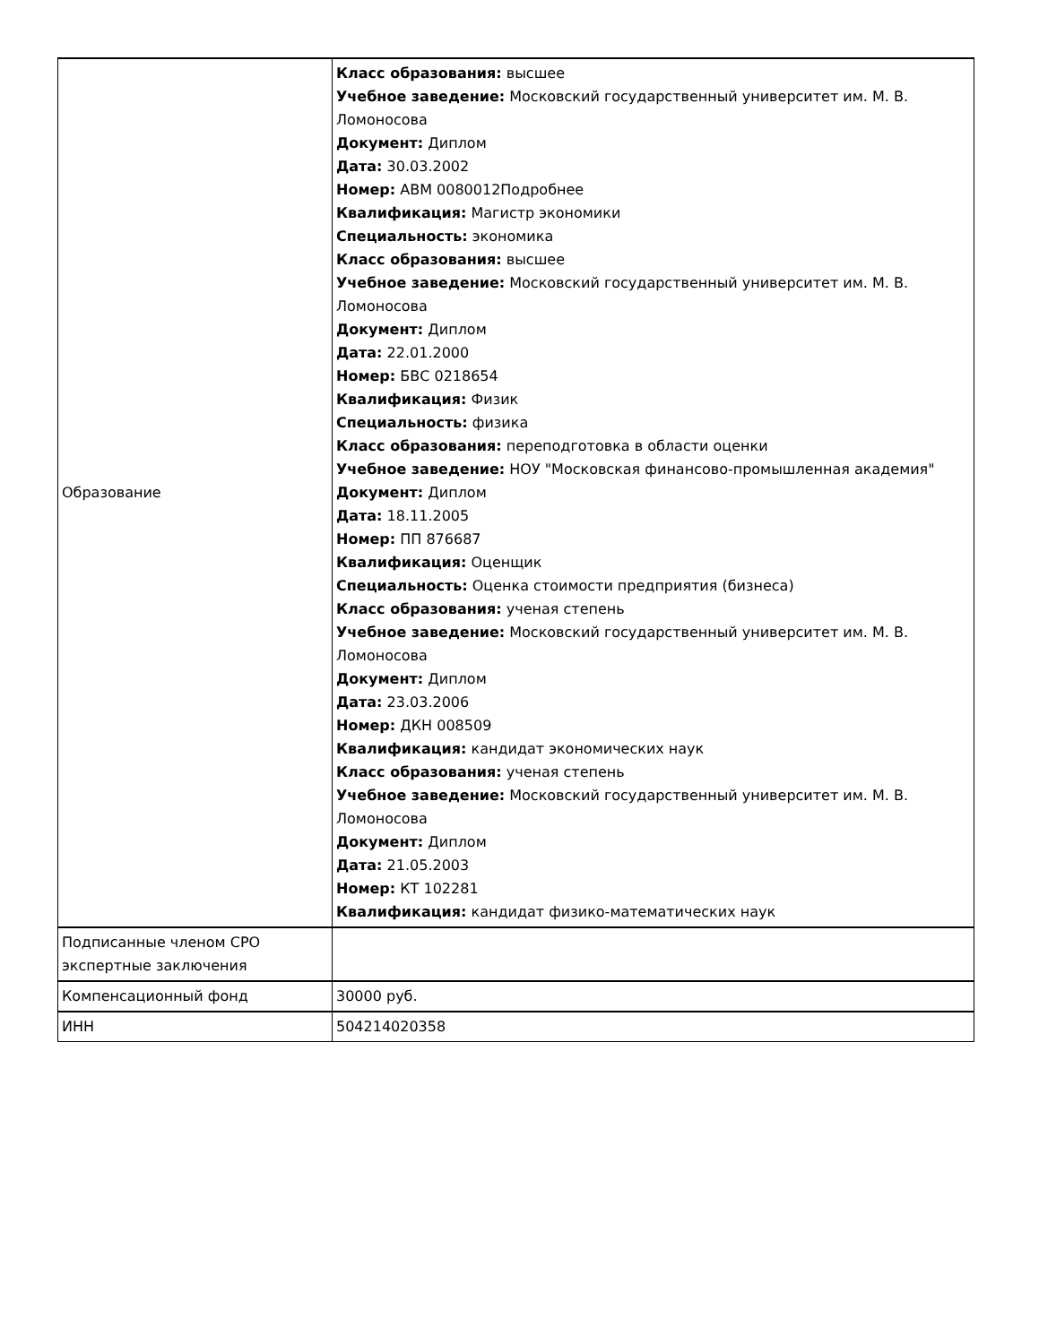| Образование | Класс образования: высшее Учебное заведение: Московский государственный университет им. М. В. Ломоносова Документ: Диплом Дата: 30.03.2002 Номер: АВМ 0080012Подробнее Квалификация: Магистр экономики Специальность: экономика Класс образования: высшее Учебное заведение: Московский государственный университет им. М. В. Ломоносова Документ: Диплом Дата: 22.01.2000 Номер: БВС 0218654 Квалификация: Физик Специальность: физика Класс образования: переподготовка в области оценки Учебное заведение: НОУ "Московская финансово-промышленная академия" Документ: Диплом Дата: 18.11.2005 Номер: ПП 876687 Квалификация: Оценщик Специальность: Оценка стоимости предприятия (бизнеса) Класс образования: ученая степень Учебное заведение: Московский государственный университет им. М. В. Ломоносова Документ: Диплом Дата: 23.03.2006 Номер: ДКН 008509 Квалификация: кандидат экономических наук Класс образования: ученая степень Учебное заведение: Московский государственный университет им. М. В. Ломоносова Документ: Диплом Дата: 21.05.2003 Номер: КТ 102281 Квалификация: кандидат физико-математических наук |
| Подписанные членом СРО экспертные заключения | |
| Компенсационный фонд | 30000 руб. |
| ИНН | 504214020358 |